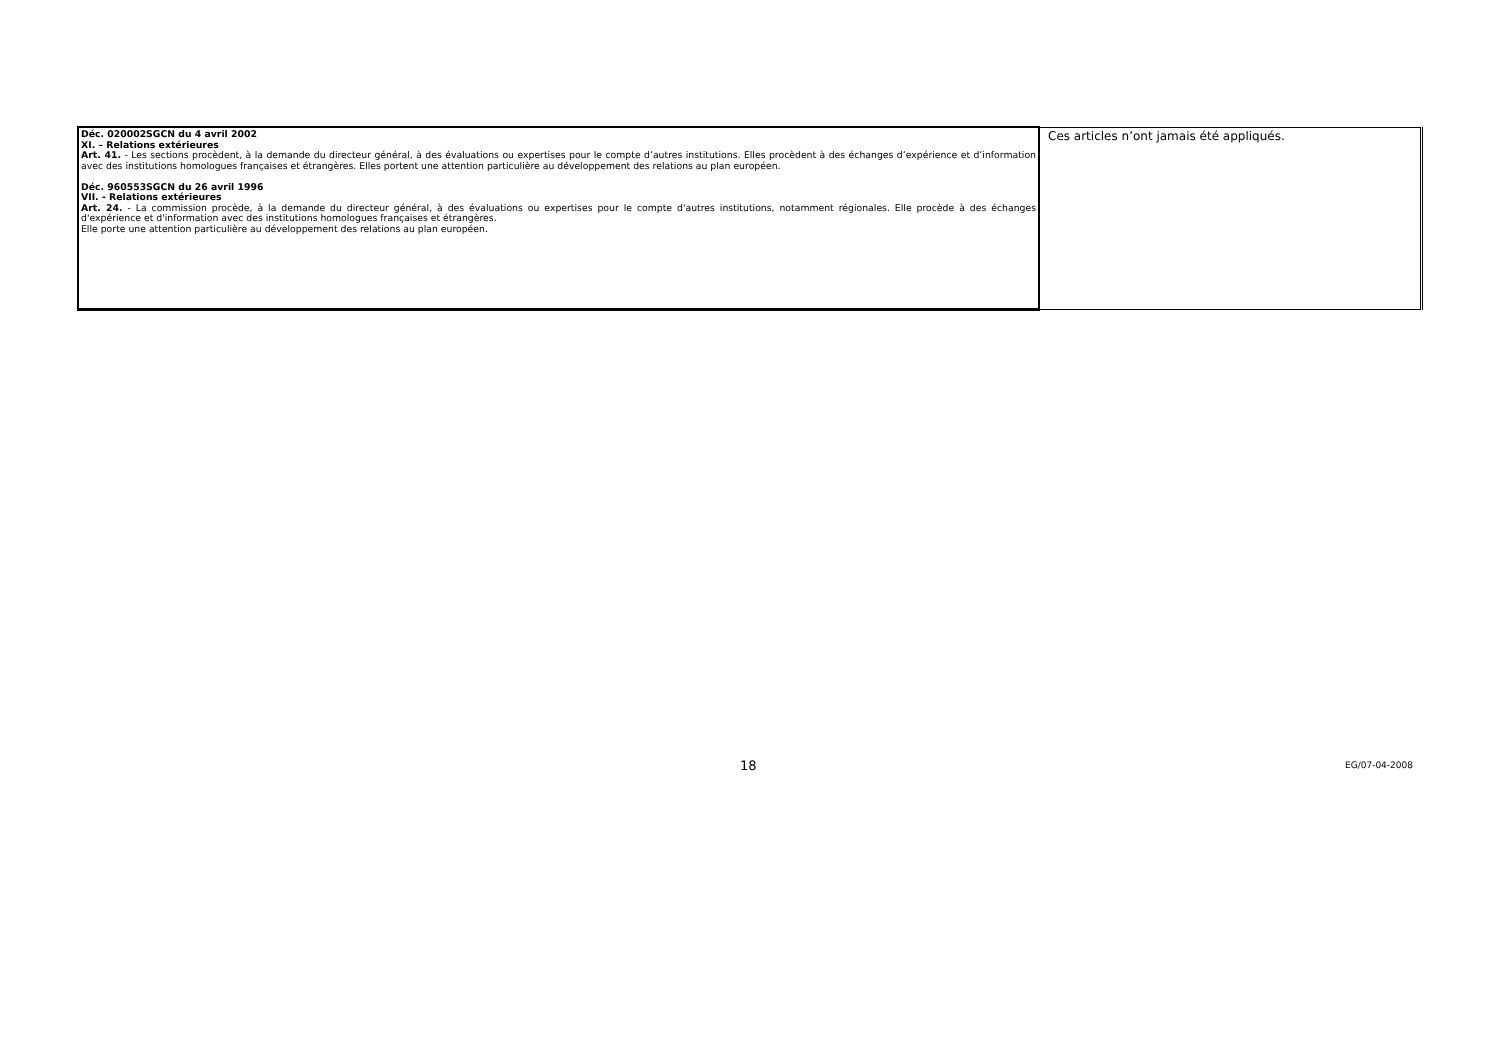| Déc. 020002SGCN du 4 avril 2002 XI. – Relations extérieures Art. 41. - Les sections procèdent, à la demande du directeur général, à des évaluations ou expertises pour le compte d’autres institutions. Elles procèdent à des échanges d’expérience et d’information avec des institutions homologues françaises et étrangères. Elles portent une attention particulière au développement des relations au plan européen. Déc. 960553SGCN du 26 avril 1996 VII. - Relations extérieures Art. 24. - La commission procède, à la demande du directeur général, à des évaluations ou expertises pour le compte d'autres institutions, notamment régionales. Elle procède à des échanges d'expérience et d'information avec des institutions homologues françaises et étrangères. Elle porte une attention particulière au développement des relations au plan européen. | Ces articles n’ont jamais été appliqués. |
18 EG/07-04-2008